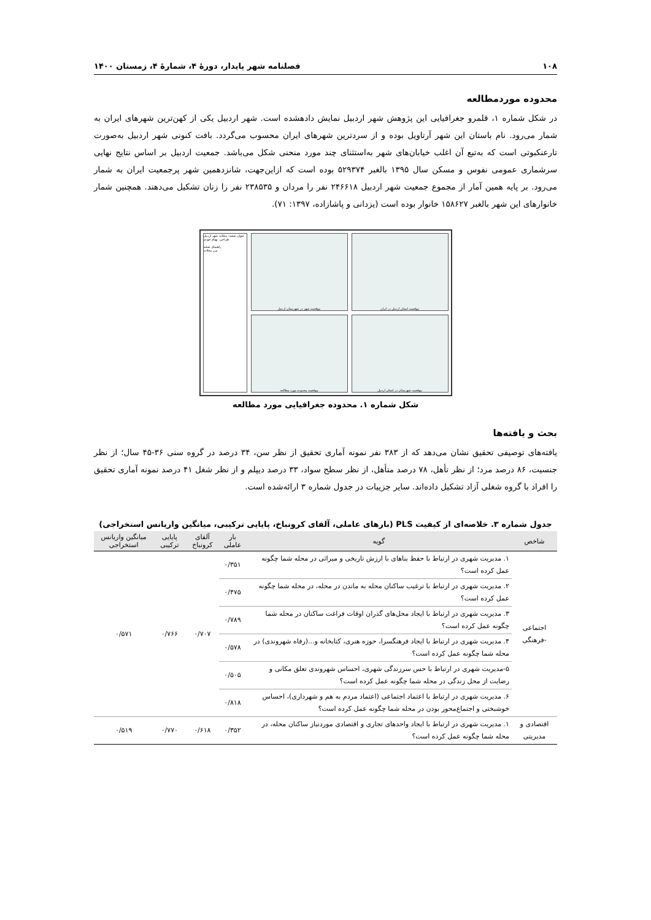۱۰۸ فصلنامه شهر پایدار، دورۀ ۴، شمارۀ ۴، زمستان ۱۴۰۰
محدوده موردمطالعه
در شکل شماره ۱، قلمرو جغرافیایی این پژوهش شهر اردبیل نمایش دادهشده است. شهر اردبیل یکی از کهن‌ترین شهرهای ایران به شمار می‌رود. نام باستان این شهر آرتاویل بوده و از سردترین شهرهای ایران محسوب می‌گردد. بافت کنونی شهر اردبیل به‌صورت تارعنکبوتی است که به‌تبع آن اغلب خیابان‌های شهر به‌استثنای چند مورد منحنی شکل می‌باشد. جمعیت اردبیل بر اساس نتایج نهایی سرشماری عمومی نفوس و مسکن سال ۱۳۹۵ بالغبر ۵۲۹۳۷۴ بوده است که ازاین‌جهت، شانزدهمین شهر پرجمعیت ایران به شمار می‌رود. بر پایه همین آمار از مجموع جمعیت شهر اردبیل ۲۴۶۶۱۸ نفر را مردان و ۲۳۸۵۳۵ نفر را زنان تشکیل می‌دهند. همچنین شمار خانوارهای این شهر بالغبر ۱۵۸۶۲۷ خانوار بوده است (یزدانی و پاشازاده، ۱۳۹۷: ۷۱).
عنوان نقشه: محلات شهر اردبیل
طراحی: بهنام جودی
راهنمای نقشه
مرز محلات
موقعیت شهر در شهرستان اردبیل
موقعیت استان اردبیل در ایران
موقعیت محدوده مورد مطالعه
موقعیت شهرستان در استان اردبیل
شکل شماره ۱. محدوده جغرافیایی مورد مطالعه
بحث و یافته‌ها
یافته‌های توصیفی تحقیق نشان می‌دهد که از ۳۸۳ نفر نمونه آماری تحقیق از نظر سن، ۳۴ درصد در گروه سنی ۳۶-۴۵ سال؛ از نظر جنسیت، ۸۶ درصد مرد؛ از نظر تأهل، ۷۸ درصد متأهل، از نظر سطح سواد، ۳۳ درصد دیپلم و از نظر شغل ۴۱ درصد نمونه آماری تحقیق را افراد با گروه شغلی آزاد تشکیل داده‌اند. سایر جزییات در جدول شماره ۳ ارائه‌شده است.
جدول شماره ۳. خلاصه‌ای از کیفیت PLS (بارهای عاملی، آلفای کرونباخ، پایایی ترکیبی، میانگین واریانس استخراجی)
| شاخص | گویه | بار عاملی | آلفای کرونباخ | پایایی ترکیبی | میانگین واریانس استخراجی |
| --- | --- | --- | --- | --- | --- |
| اجتماعی -فرهنگی | ۱. مدیریت شهری در ارتباط با حفظ بناهای با ارزش تاریخی و میراثی در محله شما چگونه عمل کرده است؟ | ۰/۳۵۱ | ۰/۷۰۷ | ۰/۷۶۶ | ۰/۵۷۱ |
| | ۲. مدیریت شهری در ارتباط با ترغیب ساکنان محله به ماندن در محله، در محله شما چگونه عمل کرده است؟ | ۰/۴۷۵ | | | |
| | ۳. مدیریت شهری در ارتباط با ایجاد محل‌های گذران اوقات فراغت ساکنان در محله شما چگونه عمل کرده است؟ | ۰/۷۸۹ | | | |
| | ۴. مدیریت شهری در ارتباط با ایجاد فرهنگسرا، حوزه هنری، کتابخانه و...(رفاه شهروندی) در محله شما چگونه عمل کرده است؟ | ۰/۵۷۸ | | | |
| | ۵-مدیریت شهری در ارتباط با حس سرزندگی شهری، احساس شهروندی تعلق مکانی و رضایت از محل زندگی در محله شما چگونه عمل کرده است؟ | ۰/۵۰۵ | | | |
| | ۶. مدیریت شهری در ارتباط با اعتماد اجتماعی (اعتماد مردم به هم و شهرداری)، احساس خوشبختی و اجتماع‌محور بودن در محله شما چگونه عمل کرده است؟ | ۰/۸۱۸ | | | |
| اقتصادی و مدیریتی | ۱. مدیریت شهری در ارتباط با ایجاد واحدهای تجاری و اقتصادی موردنیاز ساکنان محله، در محله شما چگونه عمل کرده است؟ | ۰/۳۵۲ | ۰/۶۱۸ | ۰/۷۷۰ | ۰/۵۱۹ |